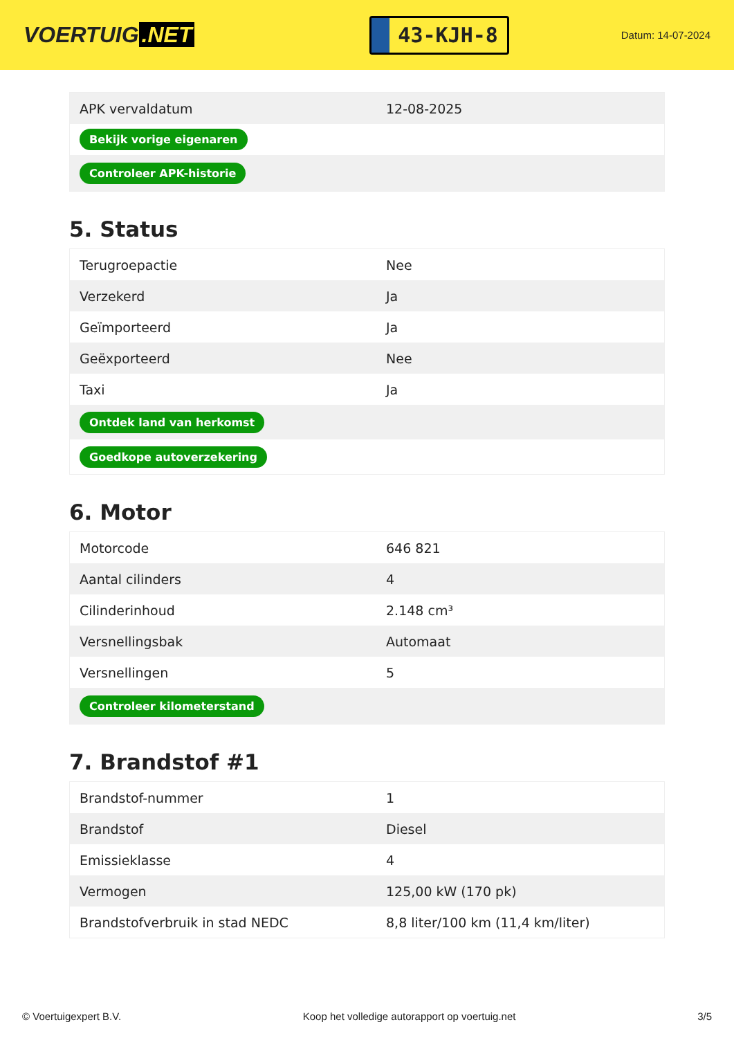VOERTUIG.NET
43-KJH-8
Datum: 14-07-2024
| APK vervaldatum | 12-08-2025 |
| Bekijk vorige eigenaren | |
| Controleer APK-historie | |
5. Status
| Terugroepactie | Nee |
| Verzekerd | Ja |
| Geïmporteerd | Ja |
| Geëxporteerd | Nee |
| Taxi | Ja |
| Ontdek land van herkomst | |
| Goedkope autoverzekering | |
6. Motor
| Motorcode | 646 821 |
| Aantal cilinders | 4 |
| Cilinderinhoud | 2.148 cm³ |
| Versnellingsbak | Automaat |
| Versnellingen | 5 |
| Controleer kilometerstand | |
7. Brandstof #1
| Brandstof-nummer | 1 |
| Brandstof | Diesel |
| Emissieklasse | 4 |
| Vermogen | 125,00 kW (170 pk) |
| Brandstofverbruik in stad NEDC | 8,8 liter/100 km (11,4 km/liter) |
© Voertuigexpert B.V. Koop het volledige autorapport op voertuig.net 3/5